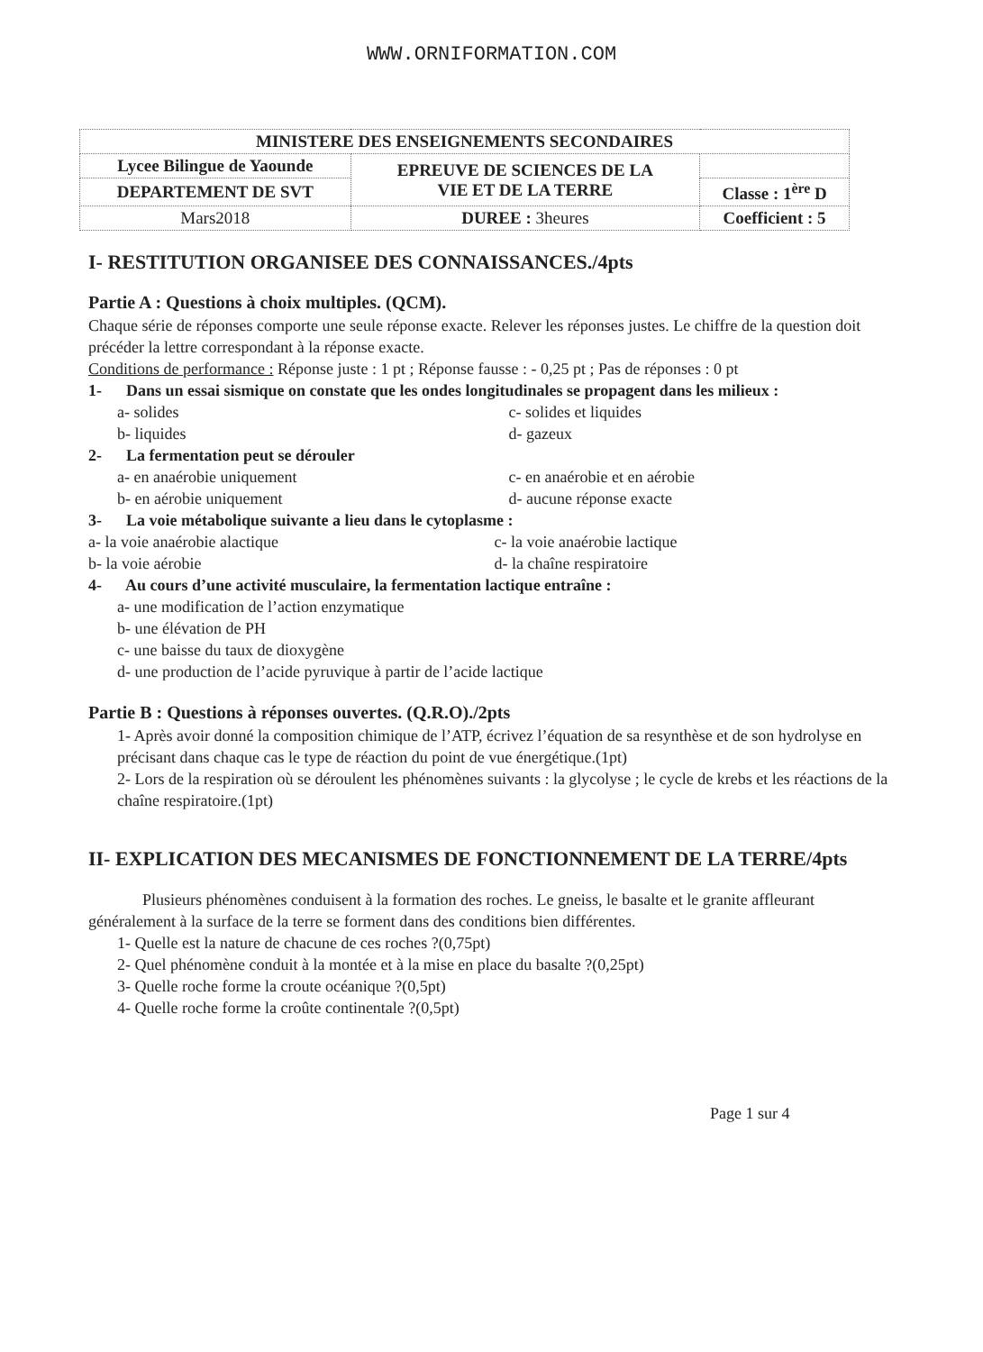WWW.ORNIFORMATION.COM
| MINISTERE DES ENSEIGNEMENTS SECONDAIRES | | |
| Lycee Bilingue de Yaounde | EPREUVE DE SCIENCES DE LA VIE ET DE LA TERRE | |
| DEPARTEMENT DE SVT | | Classe : 1<sup>ère</sup> D |
| Mars2018 | DUREE : 3heures | Coefficient : 5 |
I- RESTITUTION ORGANISEE DES CONNAISSANCES./4pts
Partie A : Questions à choix multiples. (QCM).
Chaque série de réponses comporte une seule réponse exacte. Relever les réponses justes. Le chiffre de la question doit précéder la lettre correspondant à la réponse exacte.
Conditions de performance : Réponse juste : 1 pt ; Réponse fausse : - 0,25 pt ; Pas de réponses : 0 pt
1- Dans un essai sismique on constate que les ondes longitudinales se propagent dans les milieux :
a- solides c- solides et liquides
b- liquides d- gazeux
2- La fermentation peut se dérouler
a- en anaérobie uniquement c- en anaérobie et en aérobie
b- en aérobie uniquement d- aucune réponse exacte
3- La voie métabolique suivante a lieu dans le cytoplasme :
a- la voie anaérobie alactique c- la voie anaérobie lactique
b- la voie aérobie d- la chaîne respiratoire
4- Au cours d’une activité musculaire, la fermentation lactique entraîne :
a- une modification de l’action enzymatique
b- une élévation de PH
c- une baisse du taux de dioxygène
d- une production de l’acide pyruvique à partir de l’acide lactique
Partie B : Questions à réponses ouvertes. (Q.R.O)./2pts
1- Après avoir donné la composition chimique de l’ATP, écrivez l’équation de sa resynthèse et de son hydrolyse en précisant dans chaque cas le type de réaction du point de vue énergétique.(1pt)
2- Lors de la respiration où se déroulent les phénomènes suivants : la glycolyse ; le cycle de krebs et les réactions de la chaîne respiratoire.(1pt)
II- EXPLICATION DES MECANISMES DE FONCTIONNEMENT DE LA TERRE/4pts
Plusieurs phénomènes conduisent à la formation des roches. Le gneiss, le basalte et le granite affleurant généralement à la surface de la terre se forment dans des conditions bien différentes.
1- Quelle est la nature de chacune de ces roches ?(0,75pt)
2- Quel phénomène conduit à la montée et à la mise en place du basalte ?(0,25pt)
3- Quelle roche forme la croute océanique ?(0,5pt)
4- Quelle roche forme la croûte continentale ?(0,5pt)
Page 1 sur 4